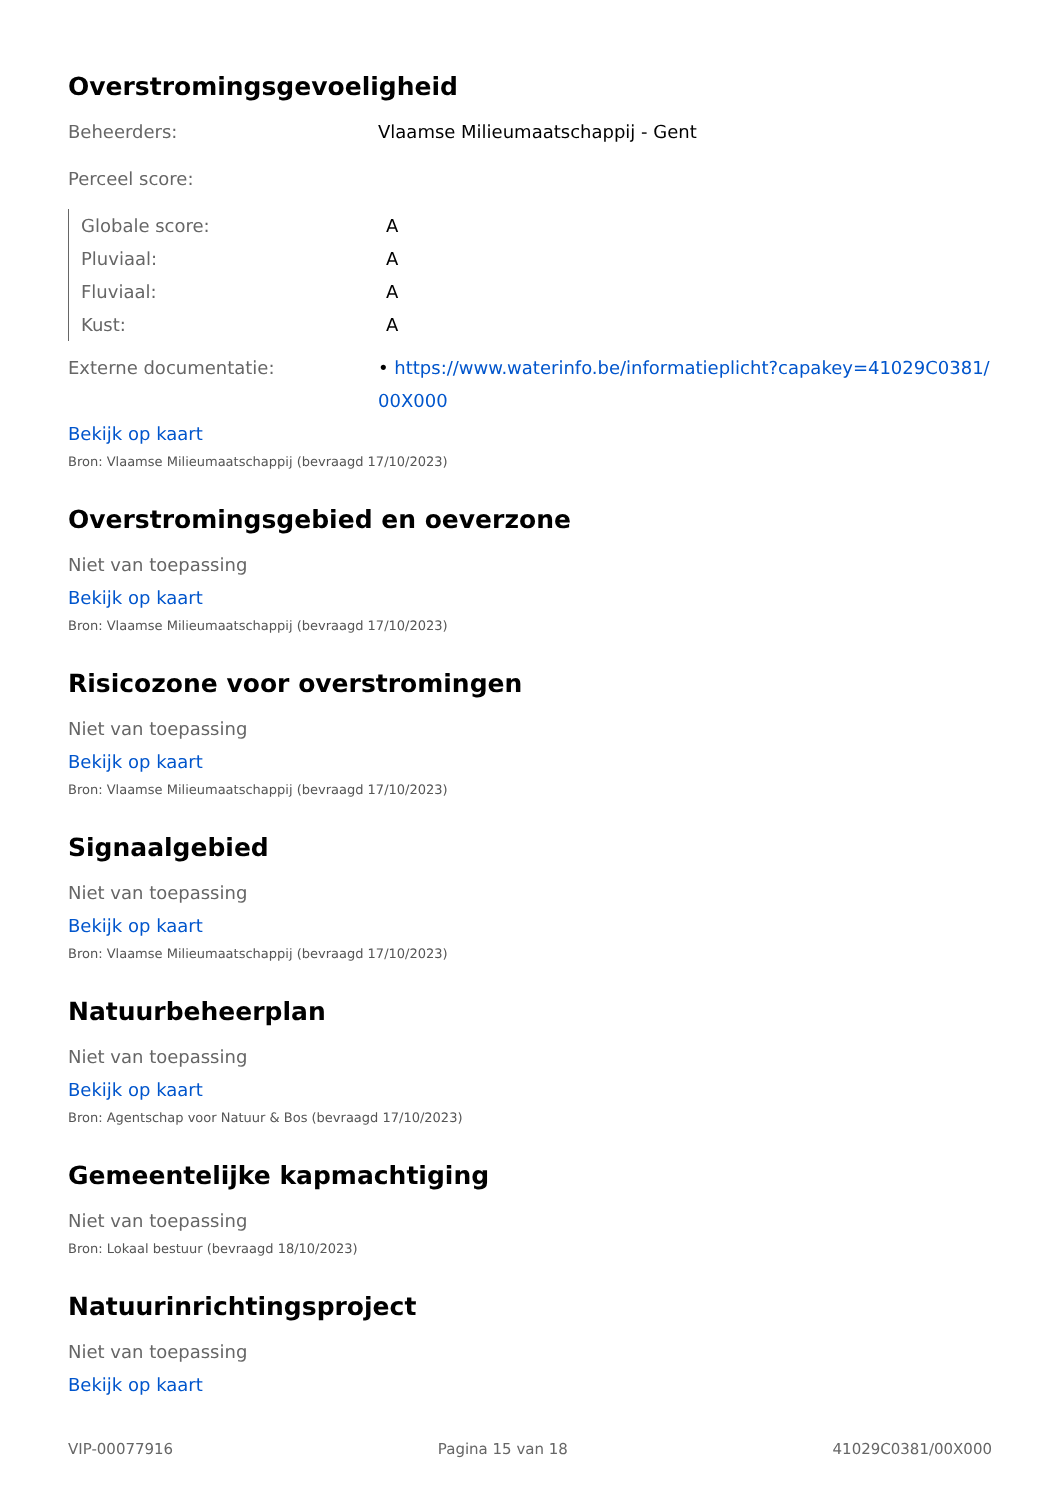Overstromingsgevoeligheid
Beheerders: Vlaamse Milieumaatschappij - Gent
Perceel score:
Globale score: A
Pluviaal: A
Fluviaal: A
Kust: A
Externe documentatie: • https://www.waterinfo.be/informatieplicht?capakey=41029C0381/ 00X000
Bekijk op kaart
Bron: Vlaamse Milieumaatschappij (bevraagd 17/10/2023)
Overstromingsgebied en oeverzone
Niet van toepassing
Bekijk op kaart
Bron: Vlaamse Milieumaatschappij (bevraagd 17/10/2023)
Risicozone voor overstromingen
Niet van toepassing
Bekijk op kaart
Bron: Vlaamse Milieumaatschappij (bevraagd 17/10/2023)
Signaalgebied
Niet van toepassing
Bekijk op kaart
Bron: Vlaamse Milieumaatschappij (bevraagd 17/10/2023)
Natuurbeheerplan
Niet van toepassing
Bekijk op kaart
Bron: Agentschap voor Natuur & Bos (bevraagd 17/10/2023)
Gemeentelijke kapmachtiging
Niet van toepassing
Bron: Lokaal bestuur (bevraagd 18/10/2023)
Natuurinrichtingsproject
Niet van toepassing
Bekijk op kaart
VIP-00077916 Pagina 15 van 18 41029C0381/00X000